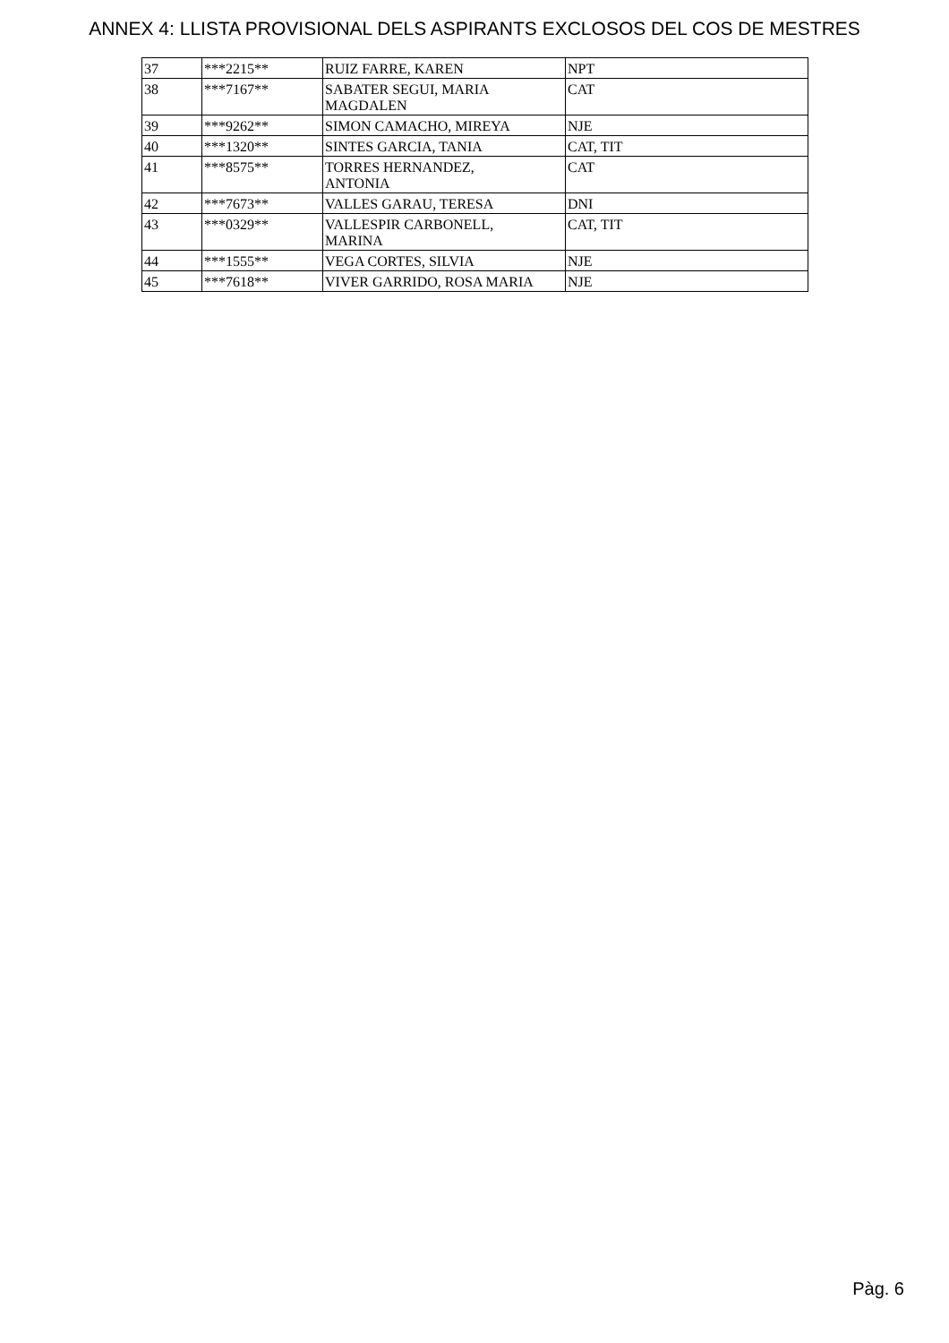ANNEX 4: LLISTA PROVISIONAL DELS ASPIRANTS EXCLOSOS DEL COS DE MESTRES
| 37 | ***2215** | RUIZ FARRE, KAREN | NPT |
| 38 | ***7167** | SABATER SEGUI, MARIA MAGDALEN | CAT |
| 39 | ***9262** | SIMON CAMACHO, MIREYA | NJE |
| 40 | ***1320** | SINTES GARCIA, TANIA | CAT, TIT |
| 41 | ***8575** | TORRES HERNANDEZ, ANTONIA | CAT |
| 42 | ***7673** | VALLES GARAU, TERESA | DNI |
| 43 | ***0329** | VALLESPIR CARBONELL, MARINA | CAT, TIT |
| 44 | ***1555** | VEGA CORTES, SILVIA | NJE |
| 45 | ***7618** | VIVER GARRIDO, ROSA MARIA | NJE |
Pàg. 6